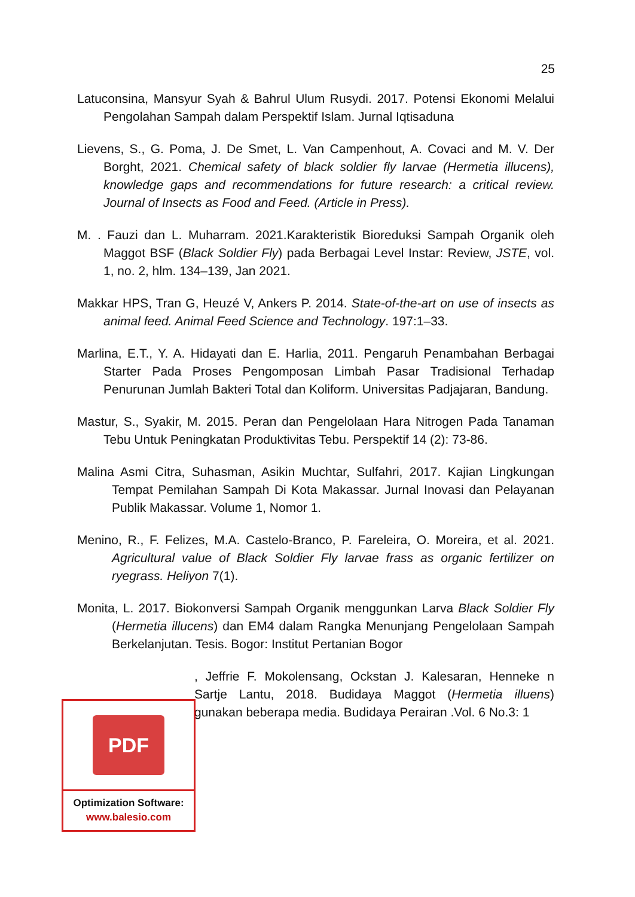25
Latuconsina, Mansyur Syah & Bahrul Ulum Rusydi. 2017. Potensi Ekonomi Melalui Pengolahan Sampah dalam Perspektif Islam. Jurnal Iqtisaduna
Lievens, S., G. Poma, J. De Smet, L. Van Campenhout, A. Covaci and M. V. Der Borght, 2021. Chemical safety of black soldier fly larvae (Hermetia illucens), knowledge gaps and recommendations for future research: a critical review. Journal of Insects as Food and Feed. (Article in Press).
M. . Fauzi dan L. Muharram. 2021.Karakteristik Bioreduksi Sampah Organik oleh Maggot BSF (Black Soldier Fly) pada Berbagai Level Instar: Review, JSTE, vol. 1, no. 2, hlm. 134–139, Jan 2021.
Makkar HPS, Tran G, Heuzé V, Ankers P. 2014. State-of-the-art on use of insects as animal feed. Animal Feed Science and Technology. 197:1–33.
Marlina, E.T., Y. A. Hidayati dan E. Harlia, 2011. Pengaruh Penambahan Berbagai Starter Pada Proses Pengomposan Limbah Pasar Tradisional Terhadap Penurunan Jumlah Bakteri Total dan Koliform. Universitas Padjajaran, Bandung.
Mastur, S., Syakir, M. 2015. Peran dan Pengelolaan Hara Nitrogen Pada Tanaman Tebu Untuk Peningkatan Produktivitas Tebu. Perspektif 14 (2): 73-86.
Malina Asmi Citra, Suhasman, Asikin Muchtar, Sulfahri, 2017. Kajian Lingkungan Tempat Pemilahan Sampah Di Kota Makassar. Jurnal Inovasi dan Pelayanan Publik Makassar. Volume 1, Nomor 1.
Menino, R., F. Felizes, M.A. Castelo-Branco, P. Fareleira, O. Moreira, et al. 2021. Agricultural value of Black Soldier Fly larvae frass as organic fertilizer on ryegrass. Heliyon 7(1).
Monita, L. 2017. Biokonversi Sampah Organik menggunkan Larva Black Soldier Fly (Hermetia illucens) dan EM4 dalam Rangka Menunjang Pengelolaan Sampah Berkelanjutan. Tesis. Bogor: Institut Pertanian Bogor
, Jeffrie F. Mokolensang, Ockstan J. Kalesaran, Henneke n Sartje Lantu, 2018. Budidaya Maggot (Hermetia illuens) gunakan beberapa media. Budidaya Perairan .Vol. 6 No.3: 1
PDF
Optimization Software:
www.balesio.com